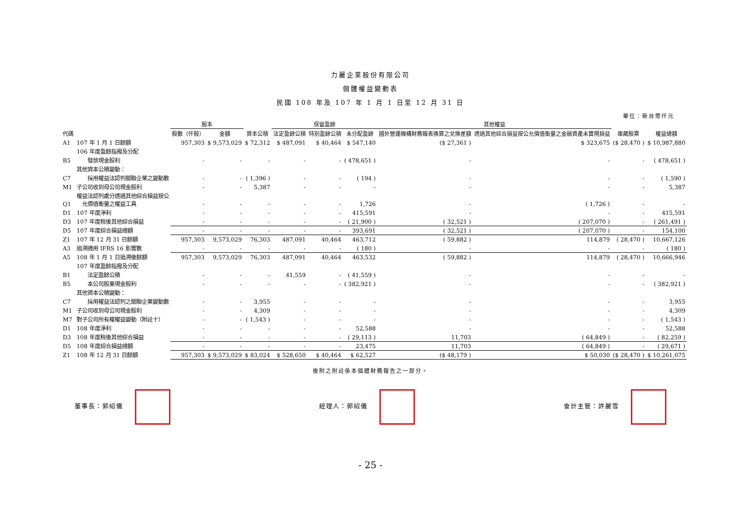力麗企業股份有限公司
個體權益變動表
民國 108 年及 107 年 1 月 1 日至 12 月 31 日
單位：新台幣仟元
| | | 股本 | | | 保留盈餘 | | | 其他權益 | | | |
| --- | --- | --- | --- | --- | --- | --- | --- | --- | --- | --- | --- |
| 代碼 | | 股數（仟股） | 金額 | 資本公積 | 法定盈餘公積 | 特別盈餘公積 | 未分配盈餘 | 國外營運機構財務報表換算之兌換差額 | 透過其他綜合損益按公允價值衡量之金融資產未實現損益 | 庫藏股票 | 權益總額 |
| A1 | 107 年 1 月 1 日餘額 | 957,303 | $ 9,573,029 | $ 72,312 | $ 487,091 | $ 40,464 | $ 547,140 | ($ 27,361 ) | $ 323,675 | ($ 28,470 ) | $ 10,987,880 |
| | 106 年度盈餘指撥及分配 | | | | | | | | | | |
| B5 | 發放現金股利 | - | - | - | - | - | ( 478,651 ) | - | - | - | ( 478,651 ) |
| | 其他資本公積變動： | | | | | | | | | | |
| C7 | 採用權益法認列關聯企業之變動數 | - | - | ( 1,396 ) | - | - | ( 194 ) | - | - | - | ( 1,590 ) |
| M1 | 子公司收到母公司現金股利 | - | - | 5,387 | - | - | - | - | - | - | 5,387 |
| Q1 | 權益法認列處分透過其他綜合損益按公 允價值衡量之權益工具 | - | - | - | - | - | 1,726 | - | ( 1,726 ) | - | - |
| D1 | 107 年度淨利 | - | - | - | - | - | 415,591 | - | - | - | 415,591 |
| D3 | 107 年度稅後其他綜合損益 | - | - | - | - | - | ( 21,900 ) | ( 32,521 ) | ( 207,070 ) | - | ( 261,491 ) |
| D5 | 107 年度綜合損益總額 | - | - | - | - | - | 393,691 | ( 32,521 ) | ( 207,070 ) | - | 154,100 |
| Z1 | 107 年 12 月 31 日餘額 | 957,303 | 9,573,029 | 76,303 | 487,091 | 40,464 | 463,712 | ( 59,882 ) | 114,879 | ( 28,470 ) | 10,667,126 |
| A3 | 追溯適用 IFRS 16 影響數 | - | - | - | - | - | ( 180 ) | - | - | - | ( 180 ) |
| A5 | 108 年 1 月 1 日追溯後餘額 | 957,303 | 9,573,029 | 76,303 | 487,091 | 40,464 | 463,532 | ( 59,882 ) | 114,879 | ( 28,470 ) | 10,666,946 |
| | 107 年度盈餘指撥及分配 | | | | | | | | | | |
| B1 | 法定盈餘公積 | - | - | - | 41,559 | - | ( 41,559 ) | - | - | - | - |
| B5 | 本公司股東現金股利 | - | - | - | - | - | ( 382,921 ) | - | - | - | ( 382,921 ) |
| | 其他資本公積變動： | | | | | | | | | | |
| C7 | 採用權益法認列之關聯企業變動數 | - | - | 3,955 | - | - | - | - | - | - | 3,955 |
| M1 | 子公司收到母公司現金股利 | - | - | 4,309 | - | - | - | - | - | - | 4,309 |
| M7 | 對子公司所有權權益變動（附註十） | - | - | ( 1,543 ) | - | - | - | - | - | - | ( 1,543 ) |
| D1 | 108 年度淨利 | - | - | - | - | - | 52,588 | - | - | - | 52,588 |
| D3 | 108 年度稅後其他綜合損益 | - | - | - | - | - | ( 29,113 ) | 11,703 | ( 64,849 ) | - | ( 82,259 ) |
| D5 | 108 年度綜合損益總額 | - | - | - | - | - | 23,475 | 11,703 | ( 64,849 ) | - | ( 29,671 ) |
| Z1 | 108 年 12 月 31 日餘額 | 957,303 | $ 9,573,029 | $ 83,024 | $ 528,650 | $ 40,464 | $ 62,527 | ($ 48,179 ) | $ 50,030 | ($ 28,470 ) | $ 10,261,075 |
後附之附註係本個體財務報告之一部分。
董事長：郭紹儀 經理人：郭紹儀 會計主管：許麗雪
- 25 -